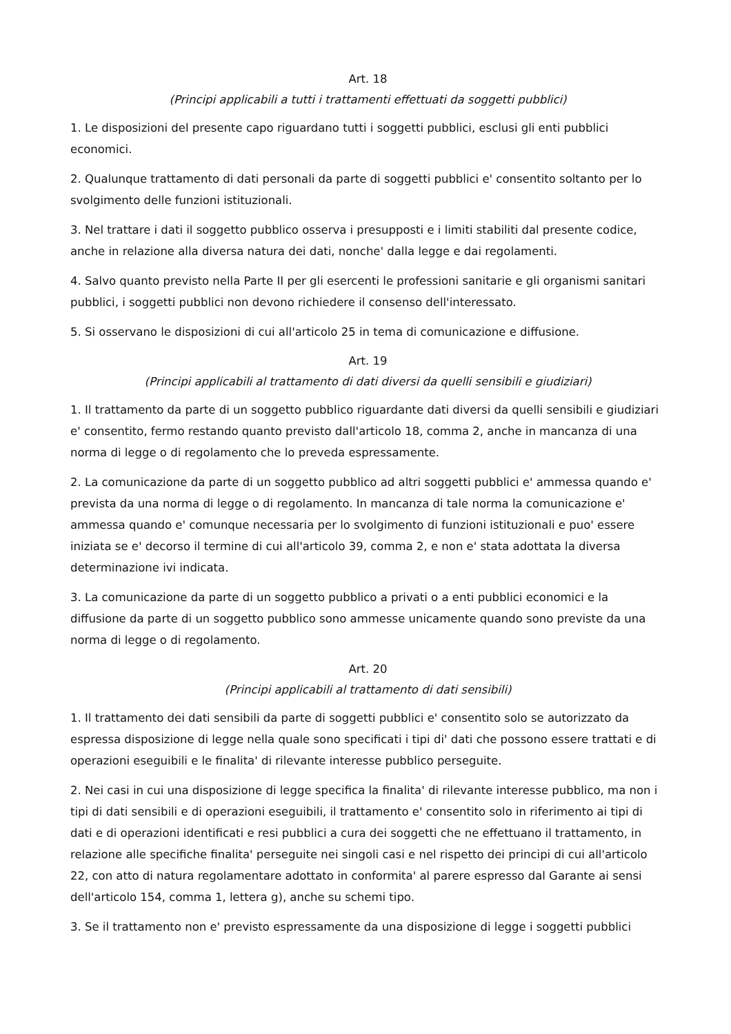Art. 18
(Principi applicabili a tutti i trattamenti effettuati da soggetti pubblici)
1. Le disposizioni del presente capo riguardano tutti i soggetti pubblici, esclusi gli enti pubblici economici.
2. Qualunque trattamento di dati personali da parte di soggetti pubblici e' consentito soltanto per lo svolgimento delle funzioni istituzionali.
3. Nel trattare i dati il soggetto pubblico osserva i presupposti e i limiti stabiliti dal presente codice, anche in relazione alla diversa natura dei dati, nonche' dalla legge e dai regolamenti.
4. Salvo quanto previsto nella Parte II per gli esercenti le professioni sanitarie e gli organismi sanitari pubblici, i soggetti pubblici non devono richiedere il consenso dell'interessato.
5. Si osservano le disposizioni di cui all'articolo 25 in tema di comunicazione e diffusione.
Art. 19
(Principi applicabili al trattamento di dati diversi da quelli sensibili e giudiziari)
1. Il trattamento da parte di un soggetto pubblico riguardante dati diversi da quelli sensibili e giudiziari e' consentito, fermo restando quanto previsto dall'articolo 18, comma 2, anche in mancanza di una norma di legge o di regolamento che lo preveda espressamente.
2. La comunicazione da parte di un soggetto pubblico ad altri soggetti pubblici e' ammessa quando e' prevista da una norma di legge o di regolamento. In mancanza di tale norma la comunicazione e' ammessa quando e' comunque necessaria per lo svolgimento di funzioni istituzionali e puo' essere iniziata se e' decorso il termine di cui all'articolo 39, comma 2, e non e' stata adottata la diversa determinazione ivi indicata.
3. La comunicazione da parte di un soggetto pubblico a privati o a enti pubblici economici e la diffusione da parte di un soggetto pubblico sono ammesse unicamente quando sono previste da una norma di legge o di regolamento.
Art. 20
(Principi applicabili al trattamento di dati sensibili)
1. Il trattamento dei dati sensibili da parte di soggetti pubblici e' consentito solo se autorizzato da espressa disposizione di legge nella quale sono specificati i tipi di' dati che possono essere trattati e di operazioni eseguibili e le finalita' di rilevante interesse pubblico perseguite.
2. Nei casi in cui una disposizione di legge specifica la finalita' di rilevante interesse pubblico, ma non i tipi di dati sensibili e di operazioni eseguibili, il trattamento e' consentito solo in riferimento ai tipi di dati e di operazioni identificati e resi pubblici a cura dei soggetti che ne effettuano il trattamento, in relazione alle specifiche finalita' perseguite nei singoli casi e nel rispetto dei principi di cui all'articolo 22, con atto di natura regolamentare adottato in conformita' al parere espresso dal Garante ai sensi dell'articolo 154, comma 1, lettera g), anche su schemi tipo.
3. Se il trattamento non e' previsto espressamente da una disposizione di legge i soggetti pubblici